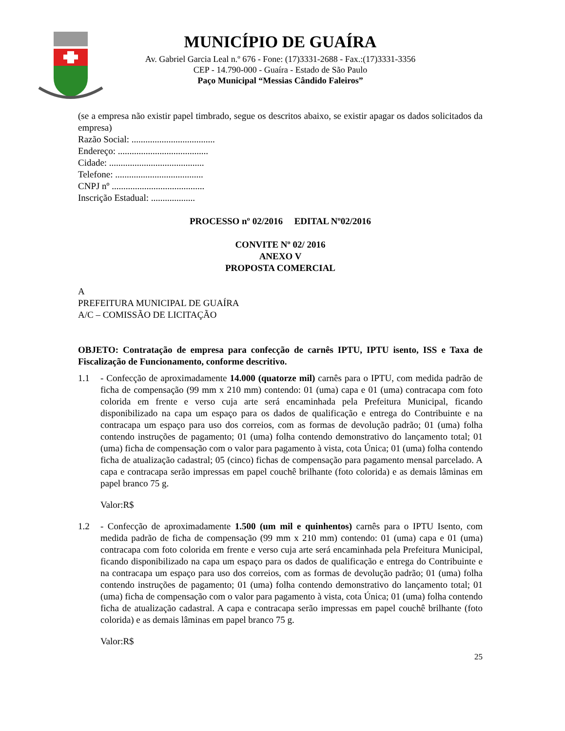MUNICÍPIO DE GUAÍRA
Av. Gabriel Garcia Leal n.º 676 - Fone: (17)3331-2688 - Fax.:(17)3331-3356
CEP - 14.790-000 - Guaíra - Estado de São Paulo
Paço Municipal “Messias Cândido Faleiros”
(se a empresa não existir papel timbrado, segue os descritos abaixo, se existir apagar os dados solicitados da empresa)
Razão Social: ....................................
Endereço: .......................................
Cidade: .........................................
Telefone: ......................................
CNPJ nº ........................................
Inscrição Estadual: ...................
PROCESSO nº 02/2016 EDITAL Nº02/2016
CONVITE Nº 02/ 2016
ANEXO V
PROPOSTA COMERCIAL
A
PREFEITURA MUNICIPAL DE GUAÍRA
A/C – COMISSÃO DE LICITAÇÃO
OBJETO: Contratação de empresa para confecção de carnês IPTU, IPTU isento, ISS e Taxa de Fiscalização de Funcionamento, conforme descritivo.
1.1 - Confecção de aproximadamente 14.000 (quatorze mil) carnês para o IPTU, com medida padrão de ficha de compensação (99 mm x 210 mm) contendo: 01 (uma) capa e 01 (uma) contracapa com foto colorida em frente e verso cuja arte será encaminhada pela Prefeitura Municipal, ficando disponibilizado na capa um espaço para os dados de qualificação e entrega do Contribuinte e na contracapa um espaço para uso dos correios, com as formas de devolução padrão; 01 (uma) folha contendo instruções de pagamento; 01 (uma) folha contendo demonstrativo do lançamento total; 01 (uma) ficha de compensação com o valor para pagamento à vista, cota Única; 01 (uma) folha contendo ficha de atualização cadastral; 05 (cinco) fichas de compensação para pagamento mensal parcelado. A capa e contracapa serão impressas em papel couchê brilhante (foto colorida) e as demais lâminas em papel branco 75 g.
Valor:R$
1.2 - Confecção de aproximadamente 1.500 (um mil e quinhentos) carnês para o IPTU Isento, com medida padrão de ficha de compensação (99 mm x 210 mm) contendo: 01 (uma) capa e 01 (uma) contracapa com foto colorida em frente e verso cuja arte será encaminhada pela Prefeitura Municipal, ficando disponibilizado na capa um espaço para os dados de qualificação e entrega do Contribuinte e na contracapa um espaço para uso dos correios, com as formas de devolução padrão; 01 (uma) folha contendo instruções de pagamento; 01 (uma) folha contendo demonstrativo do lançamento total; 01 (uma) ficha de compensação com o valor para pagamento à vista, cota Única; 01 (uma) folha contendo ficha de atualização cadastral. A capa e contracapa serão impressas em papel couchê brilhante (foto colorida) e as demais lâminas em papel branco 75 g.
Valor:R$
25